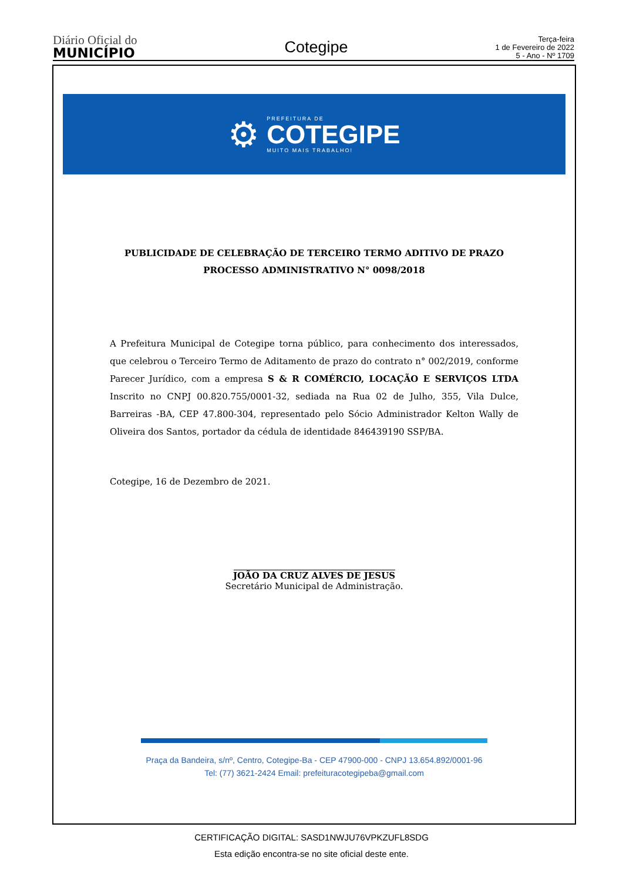Diário Oficial do
MUNICÍPIO
Cotegipe
Terça-feira
1 de Fevereiro de 2022
5 - Ano - Nº 1709
⚙
PREFEITURA DE
COTEGIPE
MUITO MAIS TRABALHO!
PUBLICIDADE DE CELEBRAÇÃO DE TERCEIRO TERMO ADITIVO DE PRAZO
PROCESSO ADMINISTRATIVO N° 0098/2018
A Prefeitura Municipal de Cotegipe torna público, para conhecimento dos interessados, que celebrou o Terceiro Termo de Aditamento de prazo do contrato n° 002/2019, conforme Parecer Jurídico, com a empresa S & R COMÉRCIO, LOCAÇÃO E SERVIÇOS LTDA Inscrito no CNPJ 00.820.755/0001-32, sediada na Rua 02 de Julho, 355, Vila Dulce, Barreiras -BA, CEP 47.800-304, representado pelo Sócio Administrador Kelton Wally de Oliveira dos Santos, portador da cédula de identidade 846439190 SSP/BA.
Cotegipe, 16 de Dezembro de 2021.
JOÃO DA CRUZ ALVES DE JESUS
Secretário Municipal de Administração.
Praça da Bandeira, s/nº, Centro, Cotegipe-Ba - CEP 47900-000 - CNPJ 13.654.892/0001-96
Tel: (77) 3621-2424 Email: prefeituracotegipeba@gmail.com
CERTIFICAÇÃO DIGITAL: SASD1NWJU76VPKZUFL8SDG
Esta edição encontra-se no site oficial deste ente.